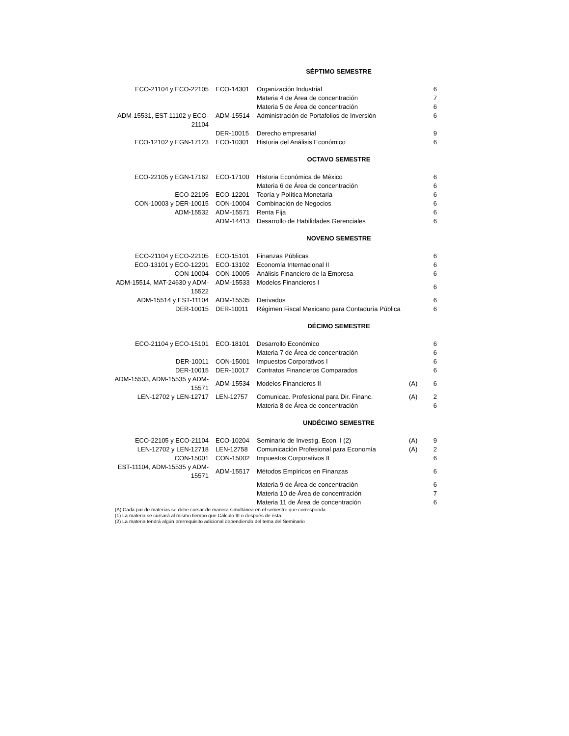SÉPTIMO SEMESTRE
| ECO-21104 y ECO-22105 | ECO-14301 | Organización Industrial | | 6 |
| | | Materia 4 de Área de concentración | | 7 |
| | | Materia 5 de Área de concentración | | 6 |
| ADM-15531, EST-11102 y ECO-21104 | ADM-15514 | Administración de Portafolios de Inversión | | 6 |
| | DER-10015 | Derecho empresarial | | 9 |
| ECO-12102 y EGN-17123 | ECO-10301 | Historia del Análisis Económico | | 6 |
OCTAVO SEMESTRE
| ECO-22105 y EGN-17162 | ECO-17100 | Historia Económica de México | | 6 |
| | | Materia 6 de Área de concentración | | 6 |
| ECO-22105 | ECO-12201 | Teoría y Política Monetaria | | 6 |
| CON-10003 y DER-10015 | CON-10004 | Combinación de Negocios | | 6 |
| ADM-15532 | ADM-15571 | Renta Fija | | 6 |
| | ADM-14413 | Desarrollo de Habilidades Gerenciales | | 6 |
NOVENO SEMESTRE
| ECO-21104 y ECO-22105 | ECO-15101 | Finanzas Públicas | | 6 |
| ECO-13101 y ECO-12201 | ECO-13102 | Economía Internacional II | | 6 |
| CON-10004 | CON-10005 | Análisis Financiero de la Empresa | | 6 |
| ADM-15514, MAT-24630 y ADM-15522 | ADM-15533 | Modelos Financieros I | | 6 |
| ADM-15514 y EST-11104 | ADM-15535 | Derivados | | 6 |
| DER-10015 | DER-10011 | Régimen Fiscal Mexicano para Contaduría Pública | | 6 |
DÉCIMO SEMESTRE
| ECO-21104 y ECO-15101 | ECO-18101 | Desarrollo Económico | | 6 |
| | | Materia 7 de Área de concentración | | 6 |
| DER-10011 | CON-15001 | Impuestos Corporativos I | | 6 |
| DER-10015 | DER-10017 | Contratos Financieros Comparados | | 6 |
| ADM-15533, ADM-15535 y ADM-15571 | ADM-15534 | Modelos Financieros II | (A) | 6 |
| LEN-12702 y LEN-12717 | LEN-12757 | Comunicac. Profesional para Dir. Financ. | (A) | 2 |
| | | Materia 8 de Área de concentración | | 6 |
UNDÉCIMO SEMESTRE
| ECO-22105 y ECO-21104 | ECO-10204 | Seminario de Investig. Econ. I (2) | (A) | 9 |
| LEN-12702 y LEN-12718 | LEN-12758 | Comunicación Profesional para Economía | (A) | 2 |
| CON-15001 | CON-15002 | Impuestos Corporativos II | | 6 |
| EST-11104, ADM-15535 y ADM-15571 | ADM-15517 | Métodos Empíricos en Finanzas | | 6 |
| | | Materia 9 de Área de concentración | | 6 |
| | | Materia 10 de Área de concentración | | 7 |
| | | Materia 11 de Área de concentración | | 6 |
(A) Cada par de materias se debe cursar de manera simultánea en el semestre que corresponda
(1) La materia se cursará al mismo tiempo que Cálculo III o después de ésta.
(2) La materia tendrá algún prerrequisito adicional dependiendo del tema del Seminario